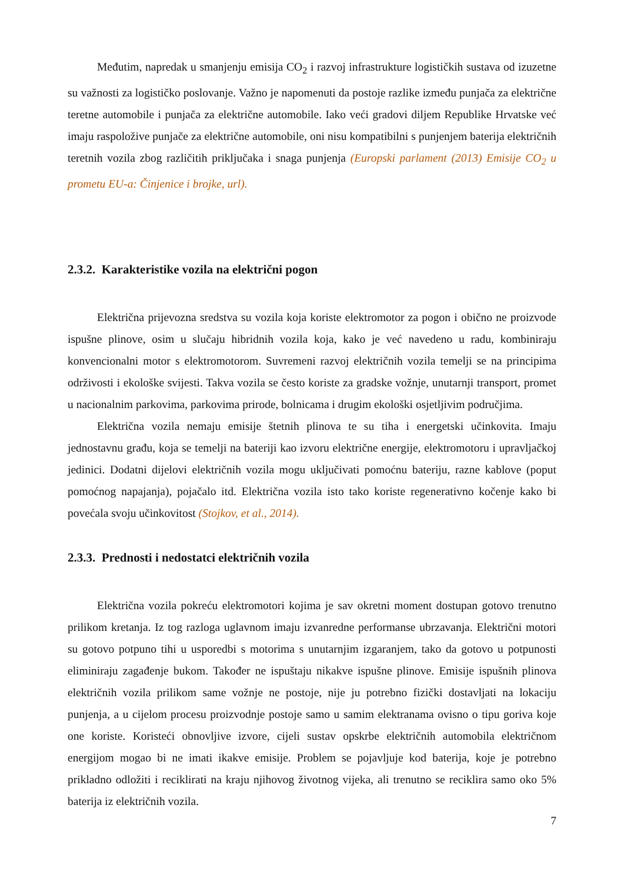Međutim, napredak u smanjenju emisija CO<sub>2</sub> i razvoj infrastrukture logističkih sustava od izuzetne su važnosti za logističko poslovanje. Važno je napomenuti da postoje razlike između punjača za električne teretne automobile i punjača za električne automobile. Iako veći gradovi diljem Republike Hrvatske već imaju raspoložive punjače za električne automobile, oni nisu kompatibilni s punjenjem baterija električnih teretnih vozila zbog različitih priključaka i snaga punjenja (Europski parlament (2013) Emisije CO<sub>2</sub> u prometu EU-a: Činjenice i brojke, url).
2.3.2. Karakteristike vozila na električni pogon
Električna prijevozna sredstva su vozila koja koriste elektromotor za pogon i obično ne proizvode ispušne plinove, osim u slučaju hibridnih vozila koja, kako je već navedeno u radu, kombiniraju konvencionalni motor s elektromotorom. Suvremeni razvoj električnih vozila temelji se na principima održivosti i ekološke svijesti. Takva vozila se često koriste za gradske vožnje, unutarnji transport, promet u nacionalnim parkovima, parkovima prirode, bolnicama i drugim ekološki osjetljivim područjima.
Električna vozila nemaju emisije štetnih plinova te su tiha i energetski učinkovita. Imaju jednostavnu građu, koja se temelji na bateriji kao izvoru električne energije, elektromotoru i upravljačkoj jedinici. Dodatni dijelovi električnih vozila mogu uključivati pomoćnu bateriju, razne kablove (poput pomoćnog napajanja), pojačalo itd. Električna vozila isto tako koriste regenerativno kočenje kako bi povećala svoju učinkovitost (Stojkov, et al., 2014).
2.3.3. Prednosti i nedostatci električnih vozila
Električna vozila pokreću elektromotori kojima je sav okretni moment dostupan gotovo trenutno prilikom kretanja. Iz tog razloga uglavnom imaju izvanredne performanse ubrzavanja. Električni motori su gotovo potpuno tihi u usporedbi s motorima s unutarnjim izgaranjem, tako da gotovo u potpunosti eliminiraju zagađenje bukom. Također ne ispuštaju nikakve ispušne plinove. Emisije ispušnih plinova električnih vozila prilikom same vožnje ne postoje, nije ju potrebno fizički dostavljati na lokaciju punjenja, a u cijelom procesu proizvodnje postoje samo u samim elektranama ovisno o tipu goriva koje one koriste. Koristeći obnovljive izvore, cijeli sustav opskrbe električnih automobila električnom energijom mogao bi ne imati ikakve emisije. Problem se pojavljuje kod baterija, koje je potrebno prikladno odložiti i reciklirati na kraju njihovog životnog vijeka, ali trenutno se reciklira samo oko 5% baterija iz električnih vozila.
7